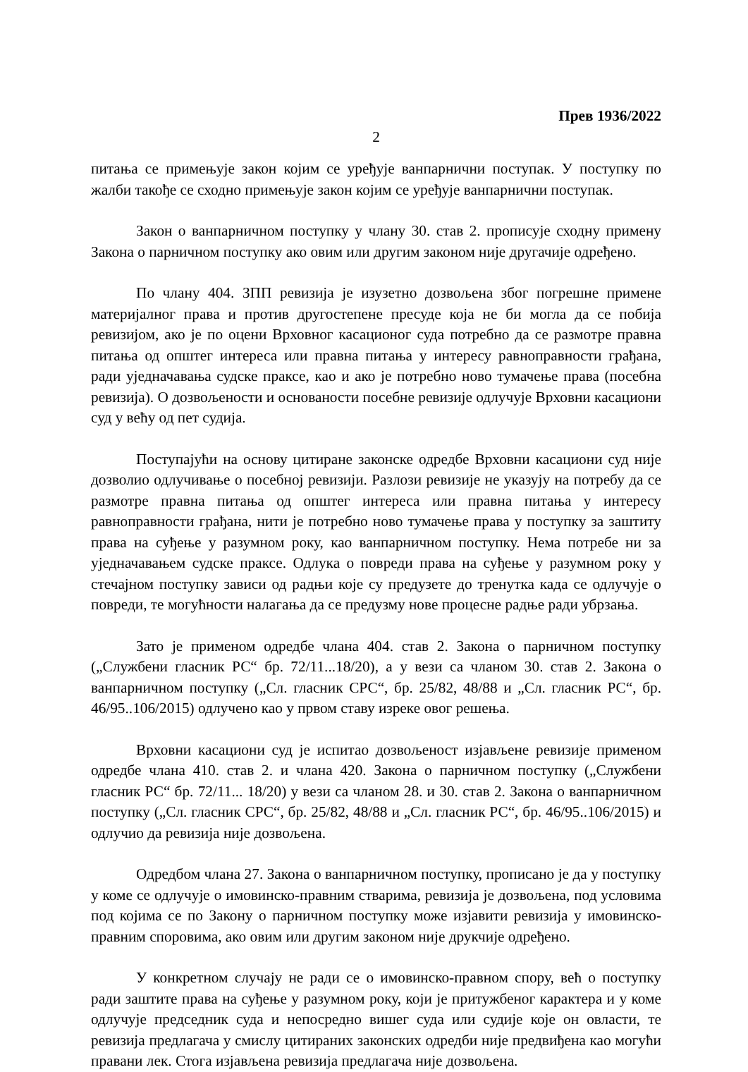Прев 1936/2022
2
питања се примењује закон којим се уређује ванпарнични поступак. У поступку по жалби такође се сходно примењује закон којим се уређује ванпарнични поступак.
Закон о ванпарничном поступку у члану 30. став 2. прописује сходну примену Закона о парничном поступку ако овим или другим законом није другачије одређено.
По члану 404. ЗПП ревизија је изузетно дозвољена због погрешне примене материјалног права и против другостепене пресуде која не би могла да се побија ревизијом, ако је по оцени Врховног касационог суда потребно да се размотре правна питања од општег интереса или правна питања у интересу равноправности грађана, ради уједначавања судске праксе, као и ако је потребно ново тумачење права (посебна ревизија). О дозвољености и основаности посебне ревизије одлучује Врховни касациони суд у већу од пет судија.
Поступајући на основу цитиране законске одредбе Врховни касациони суд није дозволио одлучивање о посебној ревизији. Разлози ревизије не указују на потребу да се размотре правна питања од општег интереса или правна питања у интересу равноправности грађана, нити је потребно ново тумачење права у поступку за заштиту права на суђење у разумном року, као ванпарничном поступку. Нема потребе ни за уједначавањем судске праксе. Одлука о повреди права на суђење у разумном року у стечајном поступку зависи од радњи које су предузете до тренутка када се одлучује о повреди, те могућности налагања да се предузму нове процесне радње ради убрзања.
Зато је применом одредбе члана 404. став 2. Закона о парничном поступку („Службени гласник РС“ бр. 72/11...18/20), а у вези са чланом 30. став 2. Закона о ванпарничном поступку („Сл. гласник СРС“, бр. 25/82, 48/88 и „Сл. гласник РС“, бр. 46/95..106/2015) одлучено као у првом ставу изреке овог решења.
Врховни касациони суд је испитао дозвољеност изјављене ревизије применом одредбе члана 410. став 2. и члана 420. Закона о парничном поступку („Службени гласник РС“ бр. 72/11... 18/20) у вези са чланом 28. и 30. став 2. Закона о ванпарничном поступку („Сл. гласник СРС“, бр. 25/82, 48/88 и „Сл. гласник РС“, бр. 46/95..106/2015) и одлучио да ревизија није дозвољена.
Одредбом члана 27. Закона о ванпарничном поступку, прописано је да у поступку у коме се одлучује о имовинско-правним стварима, ревизија је дозвољена, под условима под којима се по Закону о парничном поступку може изјавити ревизија у имовинско-правним споровима, ако овим или другим законом није друкчије одређено.
У конкретном случају не ради се о имовинско-правном спору, већ о поступку ради заштите права на суђење у разумном року, који је притужбеног карактера и у коме одлучује председник суда и непосредно вишег суда или судије које он овласти, те ревизија предлагача у смислу цитираних законских одредби није предвиђена као могући правани лек. Стога изјављена ревизија предлагача није дозвољена.